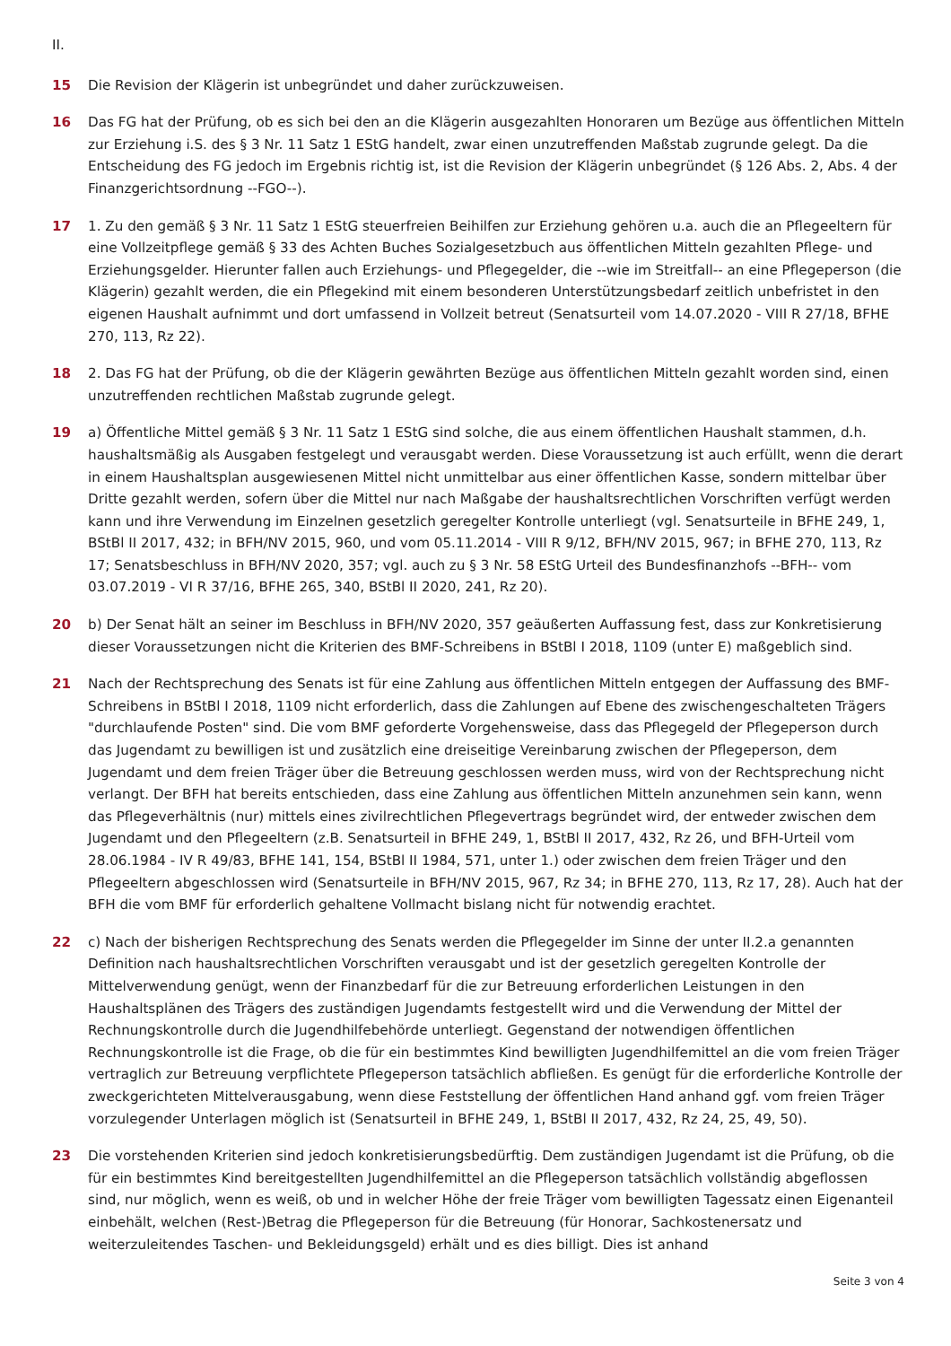II.
15 Die Revision der Klägerin ist unbegründet und daher zurückzuweisen.
16 Das FG hat der Prüfung, ob es sich bei den an die Klägerin ausgezahlten Honoraren um Bezüge aus öffentlichen Mitteln zur Erziehung i.S. des § 3 Nr. 11 Satz 1 EStG handelt, zwar einen unzutreffenden Maßstab zugrunde gelegt. Da die Entscheidung des FG jedoch im Ergebnis richtig ist, ist die Revision der Klägerin unbegründet (§ 126 Abs. 2, Abs. 4 der Finanzgerichtsordnung --FGO--).
17 1. Zu den gemäß § 3 Nr. 11 Satz 1 EStG steuerfreien Beihilfen zur Erziehung gehören u.a. auch die an Pflegeeltern für eine Vollzeitpflege gemäß § 33 des Achten Buches Sozialgesetzbuch aus öffentlichen Mitteln gezahlten Pflege- und Erziehungsgelder. Hierunter fallen auch Erziehungs- und Pflegegelder, die --wie im Streitfall-- an eine Pflegeperson (die Klägerin) gezahlt werden, die ein Pflegekind mit einem besonderen Unterstützungsbedarf zeitlich unbefristet in den eigenen Haushalt aufnimmt und dort umfassend in Vollzeit betreut (Senatsurteil vom 14.07.2020 - VIII R 27/18, BFHE 270, 113, Rz 22).
18 2. Das FG hat der Prüfung, ob die der Klägerin gewährten Bezüge aus öffentlichen Mitteln gezahlt worden sind, einen unzutreffenden rechtlichen Maßstab zugrunde gelegt.
19 a) Öffentliche Mittel gemäß § 3 Nr. 11 Satz 1 EStG sind solche, die aus einem öffentlichen Haushalt stammen, d.h. haushaltsmäßig als Ausgaben festgelegt und verausgabt werden. Diese Voraussetzung ist auch erfüllt, wenn die derart in einem Haushaltsplan ausgewiesenen Mittel nicht unmittelbar aus einer öffentlichen Kasse, sondern mittelbar über Dritte gezahlt werden, sofern über die Mittel nur nach Maßgabe der haushaltsrechtlichen Vorschriften verfügt werden kann und ihre Verwendung im Einzelnen gesetzlich geregelter Kontrolle unterliegt (vgl. Senatsurteile in BFHE 249, 1, BStBl II 2017, 432; in BFH/NV 2015, 960, und vom 05.11.2014 - VIII R 9/12, BFH/NV 2015, 967; in BFHE 270, 113, Rz 17; Senatsbeschluss in BFH/NV 2020, 357; vgl. auch zu § 3 Nr. 58 EStG Urteil des Bundesfinanzhofs --BFH-- vom 03.07.2019 - VI R 37/16, BFHE 265, 340, BStBl II 2020, 241, Rz 20).
20 b) Der Senat hält an seiner im Beschluss in BFH/NV 2020, 357 geäußerten Auffassung fest, dass zur Konkretisierung dieser Voraussetzungen nicht die Kriterien des BMF-Schreibens in BStBl I 2018, 1109 (unter E) maßgeblich sind.
21 Nach der Rechtsprechung des Senats ist für eine Zahlung aus öffentlichen Mitteln entgegen der Auffassung des BMF-Schreibens in BStBl I 2018, 1109 nicht erforderlich, dass die Zahlungen auf Ebene des zwischengeschalteten Trägers "durchlaufende Posten" sind. Die vom BMF geforderte Vorgehensweise, dass das Pflegegeld der Pflegeperson durch das Jugendamt zu bewilligen ist und zusätzlich eine dreiseitige Vereinbarung zwischen der Pflegeperson, dem Jugendamt und dem freien Träger über die Betreuung geschlossen werden muss, wird von der Rechtsprechung nicht verlangt. Der BFH hat bereits entschieden, dass eine Zahlung aus öffentlichen Mitteln anzunehmen sein kann, wenn das Pflegeverhältnis (nur) mittels eines zivilrechtlichen Pflegevertrags begründet wird, der entweder zwischen dem Jugendamt und den Pflegeeltern (z.B. Senatsurteil in BFHE 249, 1, BStBl II 2017, 432, Rz 26, und BFH-Urteil vom 28.06.1984 - IV R 49/83, BFHE 141, 154, BStBl II 1984, 571, unter 1.) oder zwischen dem freien Träger und den Pflegeeltern abgeschlossen wird (Senatsurteile in BFH/NV 2015, 967, Rz 34; in BFHE 270, 113, Rz 17, 28). Auch hat der BFH die vom BMF für erforderlich gehaltene Vollmacht bislang nicht für notwendig erachtet.
22 c) Nach der bisherigen Rechtsprechung des Senats werden die Pflegegelder im Sinne der unter II.2.a genannten Definition nach haushaltsrechtlichen Vorschriften verausgabt und ist der gesetzlich geregelten Kontrolle der Mittelverwendung genügt, wenn der Finanzbedarf für die zur Betreuung erforderlichen Leistungen in den Haushaltsplänen des Trägers des zuständigen Jugendamts festgestellt wird und die Verwendung der Mittel der Rechnungskontrolle durch die Jugendhilfebehörde unterliegt. Gegenstand der notwendigen öffentlichen Rechnungskontrolle ist die Frage, ob die für ein bestimmtes Kind bewilligten Jugendhilfemittel an die vom freien Träger vertraglich zur Betreuung verpflichtete Pflegeperson tatsächlich abfließen. Es genügt für die erforderliche Kontrolle der zweckgerichteten Mittelverausgabung, wenn diese Feststellung der öffentlichen Hand anhand ggf. vom freien Träger vorzulegender Unterlagen möglich ist (Senatsurteil in BFHE 249, 1, BStBl II 2017, 432, Rz 24, 25, 49, 50).
23 Die vorstehenden Kriterien sind jedoch konkretisierungsbedürftig. Dem zuständigen Jugendamt ist die Prüfung, ob die für ein bestimmtes Kind bereitgestellten Jugendhilfemittel an die Pflegeperson tatsächlich vollständig abgeflossen sind, nur möglich, wenn es weiß, ob und in welcher Höhe der freie Träger vom bewilligten Tagessatz einen Eigenanteil einbehält, welchen (Rest-)Betrag die Pflegeperson für die Betreuung (für Honorar, Sachkostenersatz und weiterzuleitendes Taschen- und Bekleidungsgeld) erhält und es dies billigt. Dies ist anhand
Seite 3 von 4